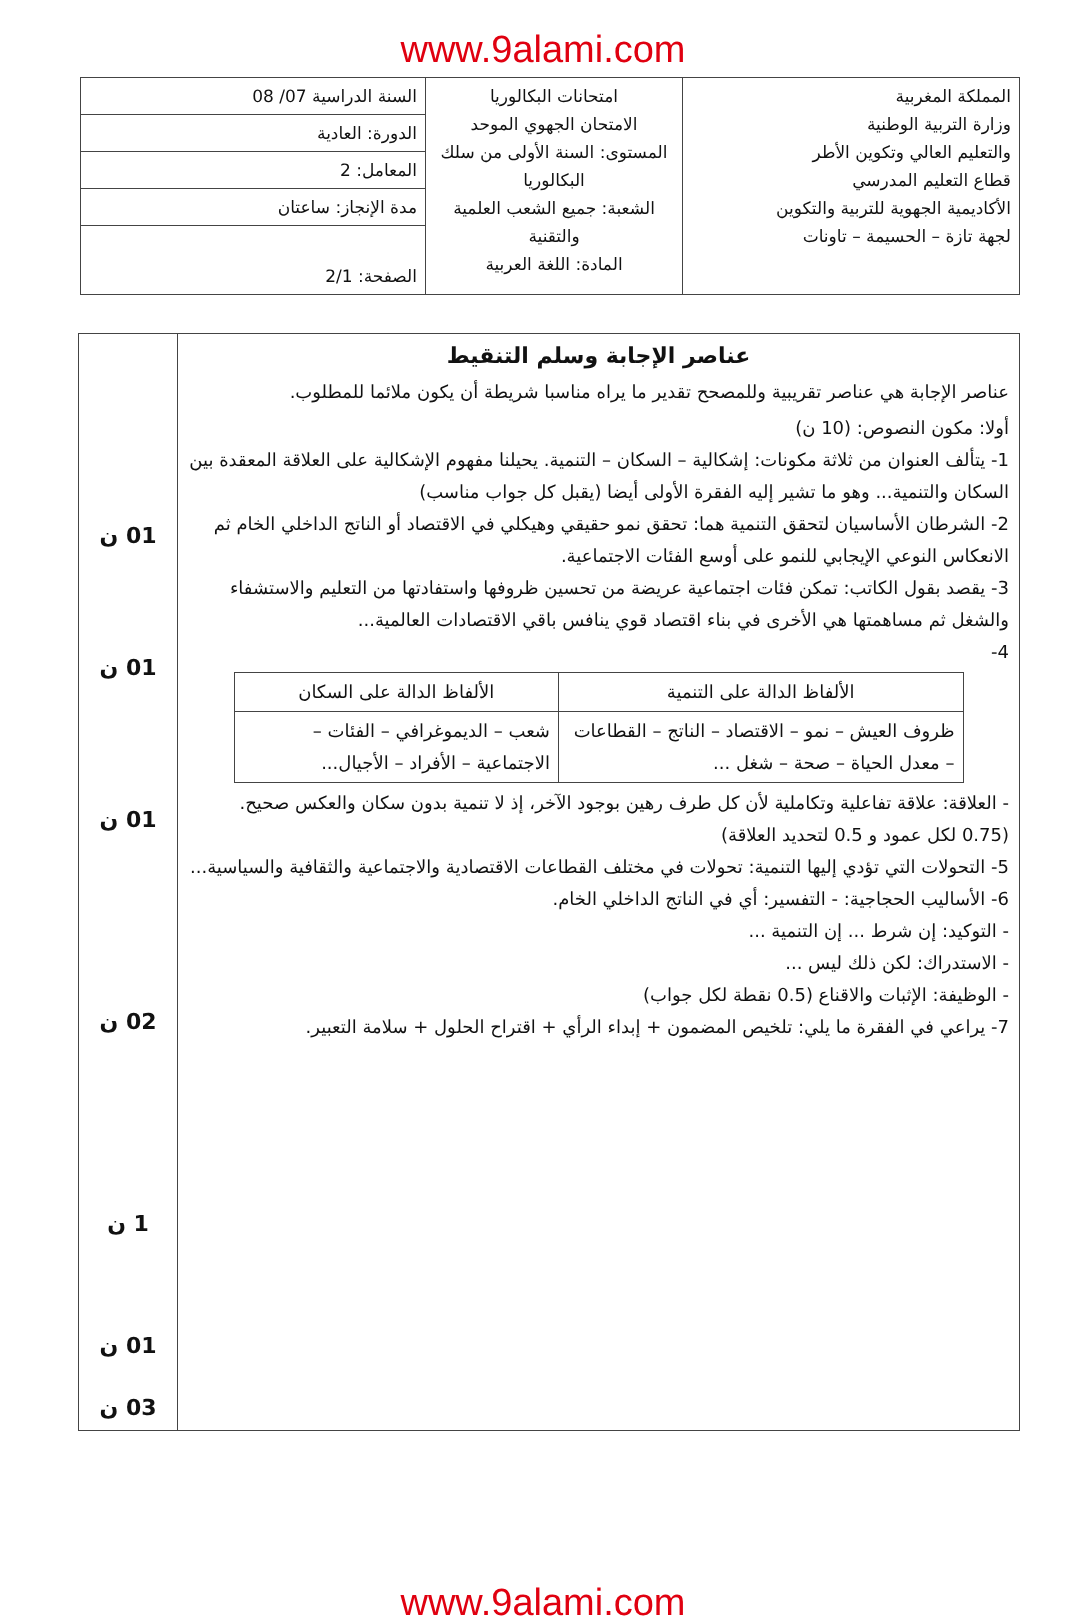www.9alami.com
| المملكة المغربية وزارة التربية الوطنية والتعليم العالي وتكوين الأطر قطاع التعليم المدرسي الأكاديمية الجهوية للتربية والتكوين لجهة تازة – الحسيمة – تاونات | امتحانات البكالوريا الامتحان الجهوي الموحد المستوى: السنة الأولى من سلك البكالوريا الشعبة: جميع الشعب العلمية والتقنية المادة: اللغة العربية | السنة الدراسية 07/ 08 |
| | | الدورة: العادية |
| | | المعامل: 2 |
| | | مدة الإنجاز: ساعتان |
| | | الصفحة: 2/1 |
| عناصر الإجابة وسلم التنقيط عناصر الإجابة هي عناصر تقريبية وللمصحح تقدير ما يراه مناسبا شريطة أن يكون ملائما للمطلوب. أولا: مكون النصوص: (10 ن) 1- يتألف العنوان من ثلاثة مكونات: إشكالية – السكان – التنمية. يحيلنا مفهوم الإشكالية على العلاقة المعقدة بين السكان والتنمية... وهو ما تشير إليه الفقرة الأولى أيضا (يقبل كل جواب مناسب) 2- الشرطان الأساسيان لتحقق التنمية هما: تحقق نمو حقيقي وهيكلي في الاقتصاد أو الناتج الداخلي الخام ثم الانعكاس النوعي الإيجابي للنمو على أوسع الفئات الاجتماعية. 3- يقصد بقول الكاتب: تمكن فئات اجتماعية عريضة من تحسين ظروفها واستفادتها من التعليم والاستشفاء والشغل ثم مساهمتها هي الأخرى في بناء اقتصاد قوي ينافس باقي الاقتصادات العالمية... 4- / الألفاظ الدالة على التنمية / الألفاظ الدالة على السكان / / --- / --- / / ظروف العيش – نمو – الاقتصاد – الناتج – القطاعات – معدل الحياة – صحة – شغل ... / شعب – الديموغرافي – الفئات – الاجتماعية – الأفراد – الأجيال... / - العلاقة: علاقة تفاعلية وتكاملية لأن كل طرف رهين بوجود الآخر، إذ لا تنمية بدون سكان والعكس صحيح. (0.75 لكل عمود و 0.5 لتحديد العلاقة) 5- التحولات التي تؤدي إليها التنمية: تحولات في مختلف القطاعات الاقتصادية والاجتماعية والثقافية والسياسية... 6- الأساليب الحجاجية: - التفسير: أي في الناتج الداخلي الخام. - التوكيد: إن شرط ... إن التنمية ... - الاستدراك: لكن ذلك ليس ... - الوظيفة: الإثبات والاقناع (0.5 نقطة لكل جواب) 7- يراعي في الفقرة ما يلي: تلخيص المضمون + إبداء الرأي + اقتراح الحلول + سلامة التعبير. | 01 ن 01 ن 01 ن 02 ن 1 ن 01 ن 03 ن |
www.9alami.com